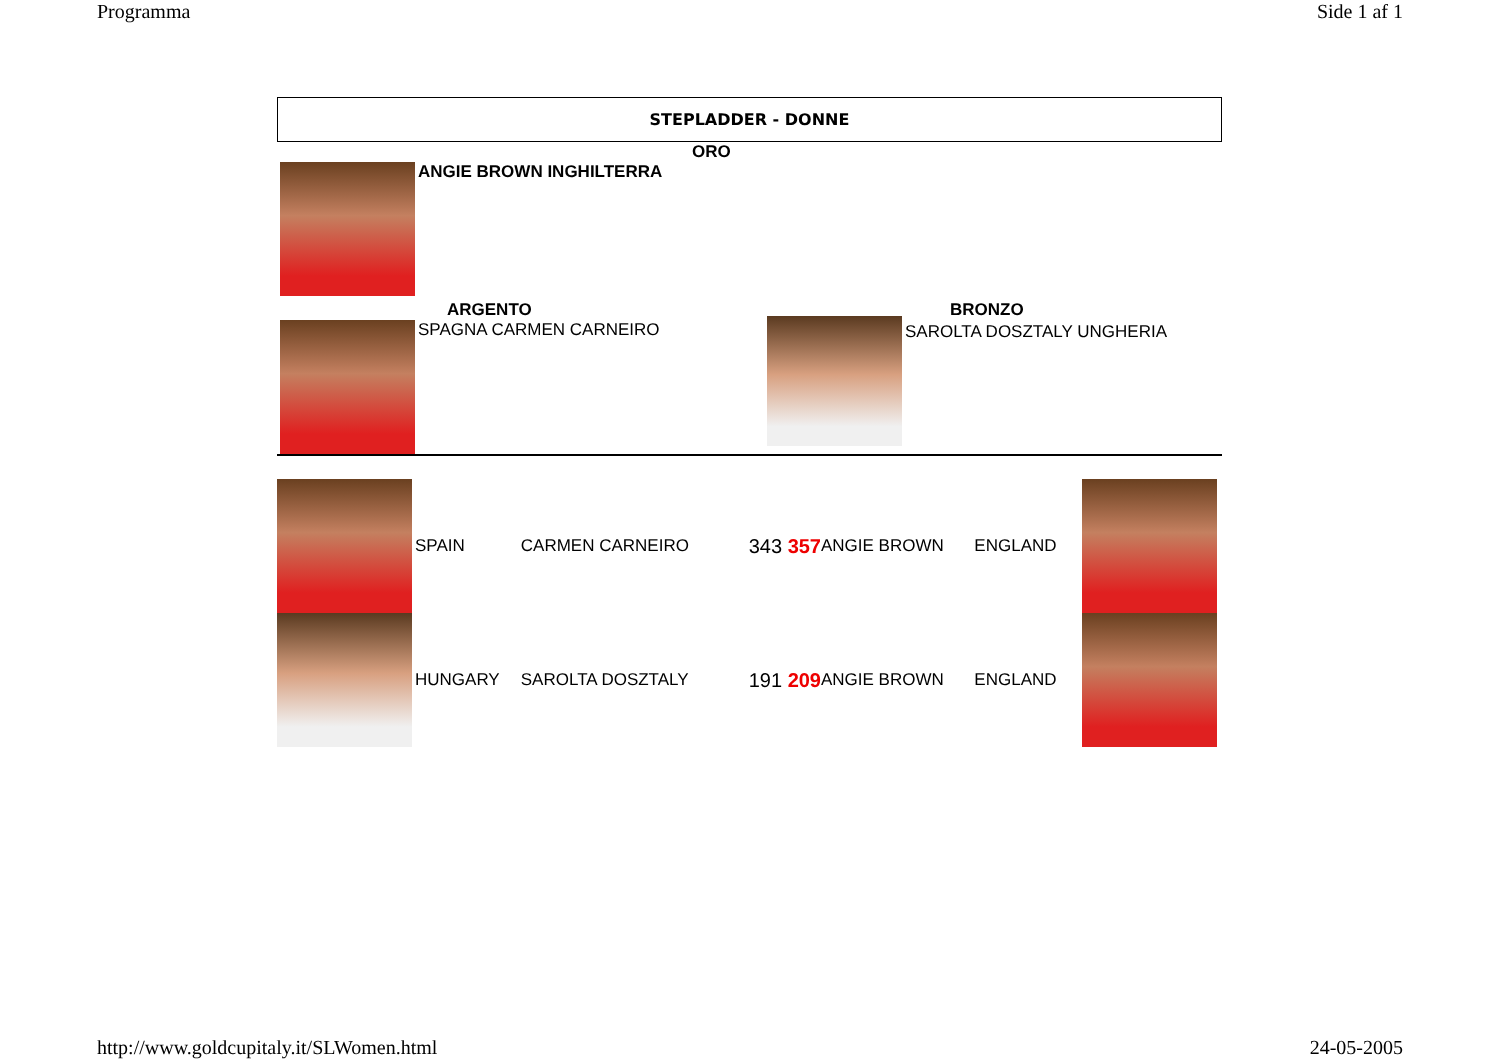Programma Side 1 af 1
STEPLADDER - DONNE
ORO
ANGIE BROWN INGHILTERRA
ARGENTO
SPAGNA CARMEN CARNEIRO
BRONZO
SAROLTA DOSZTALY UNGHERIA
| | SPAIN | CARMEN CARNEIRO | 343 357 | ANGIE BROWN | ENGLAND | |
| | HUNGARY | SAROLTA DOSZTALY | 191 209 | ANGIE BROWN | ENGLAND | |
http://www.goldcupitaly.it/SLWomen.html 24-05-2005